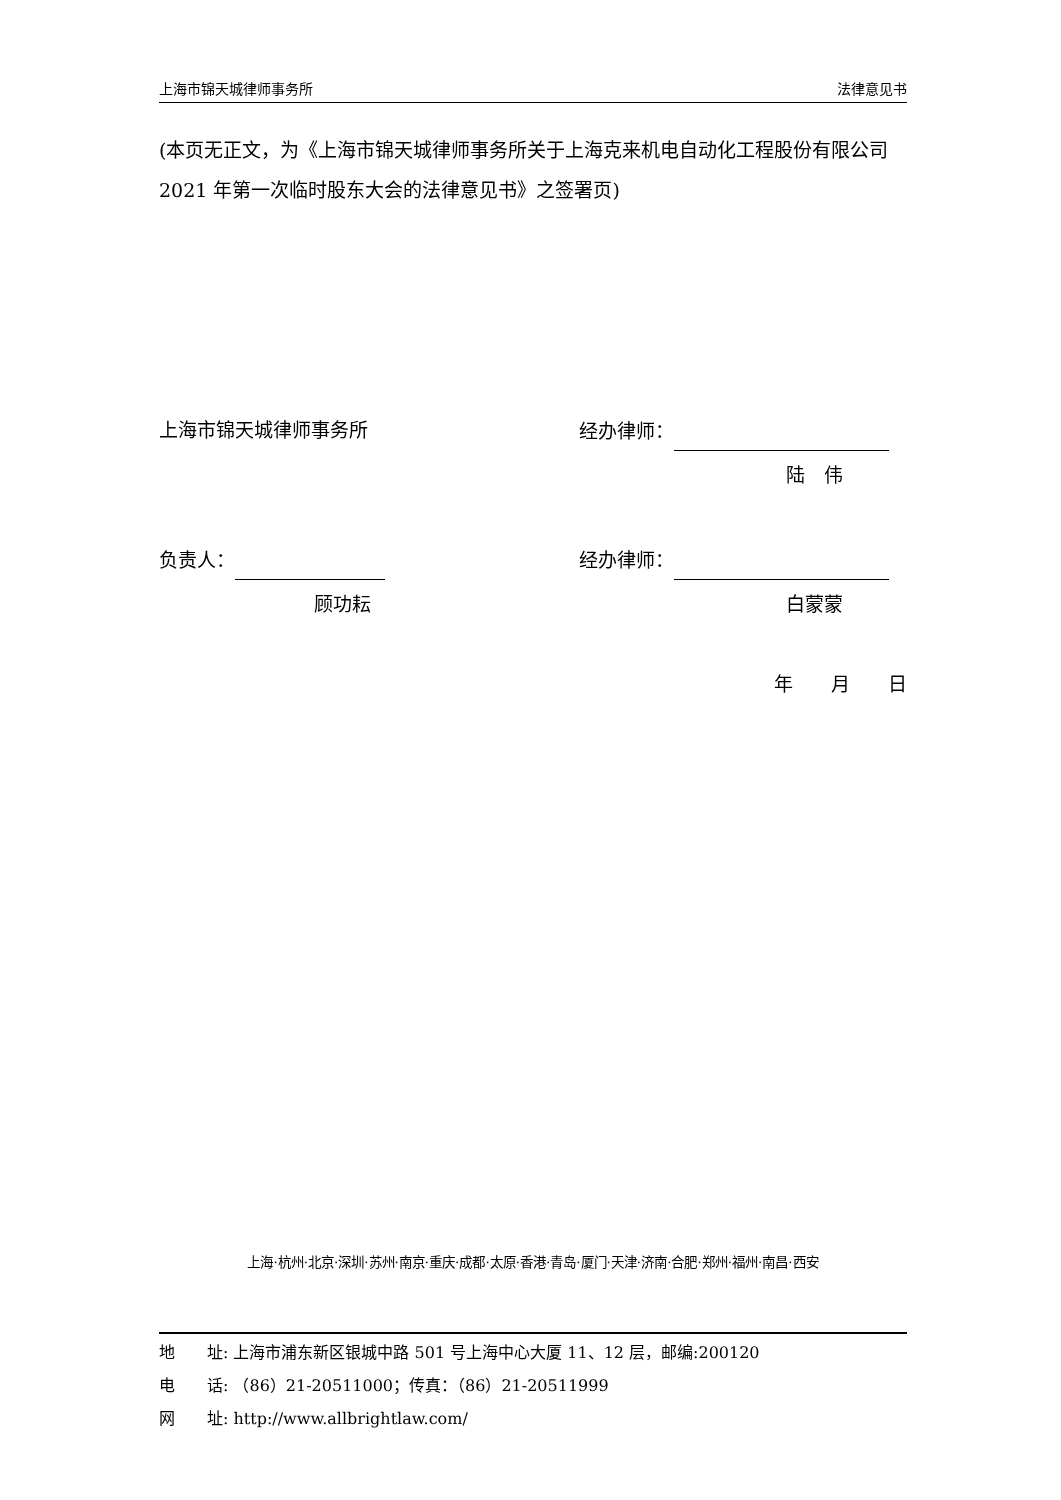上海市锦天城律师事务所 法律意见书
(本页无正文，为《上海市锦天城律师事务所关于上海克来机电自动化工程股份有限公司 2021 年第一次临时股东大会的法律意见书》之签署页)
上海市锦天城律师事务所 经办律师：
陆　伟
负责人： 经办律师：
顾功耘 白蒙蒙
年　　月　　日
上海·杭州·北京·深圳·苏州·南京·重庆·成都·太原·香港·青岛·厦门·天津·济南·合肥·郑州·福州·南昌·西安
地　　址: 上海市浦东新区银城中路 501 号上海中心大厦 11、12 层，邮编:200120
电　　话: （86）21-20511000；传真：（86）21-20511999
网　　址: http://www.allbrightlaw.com/